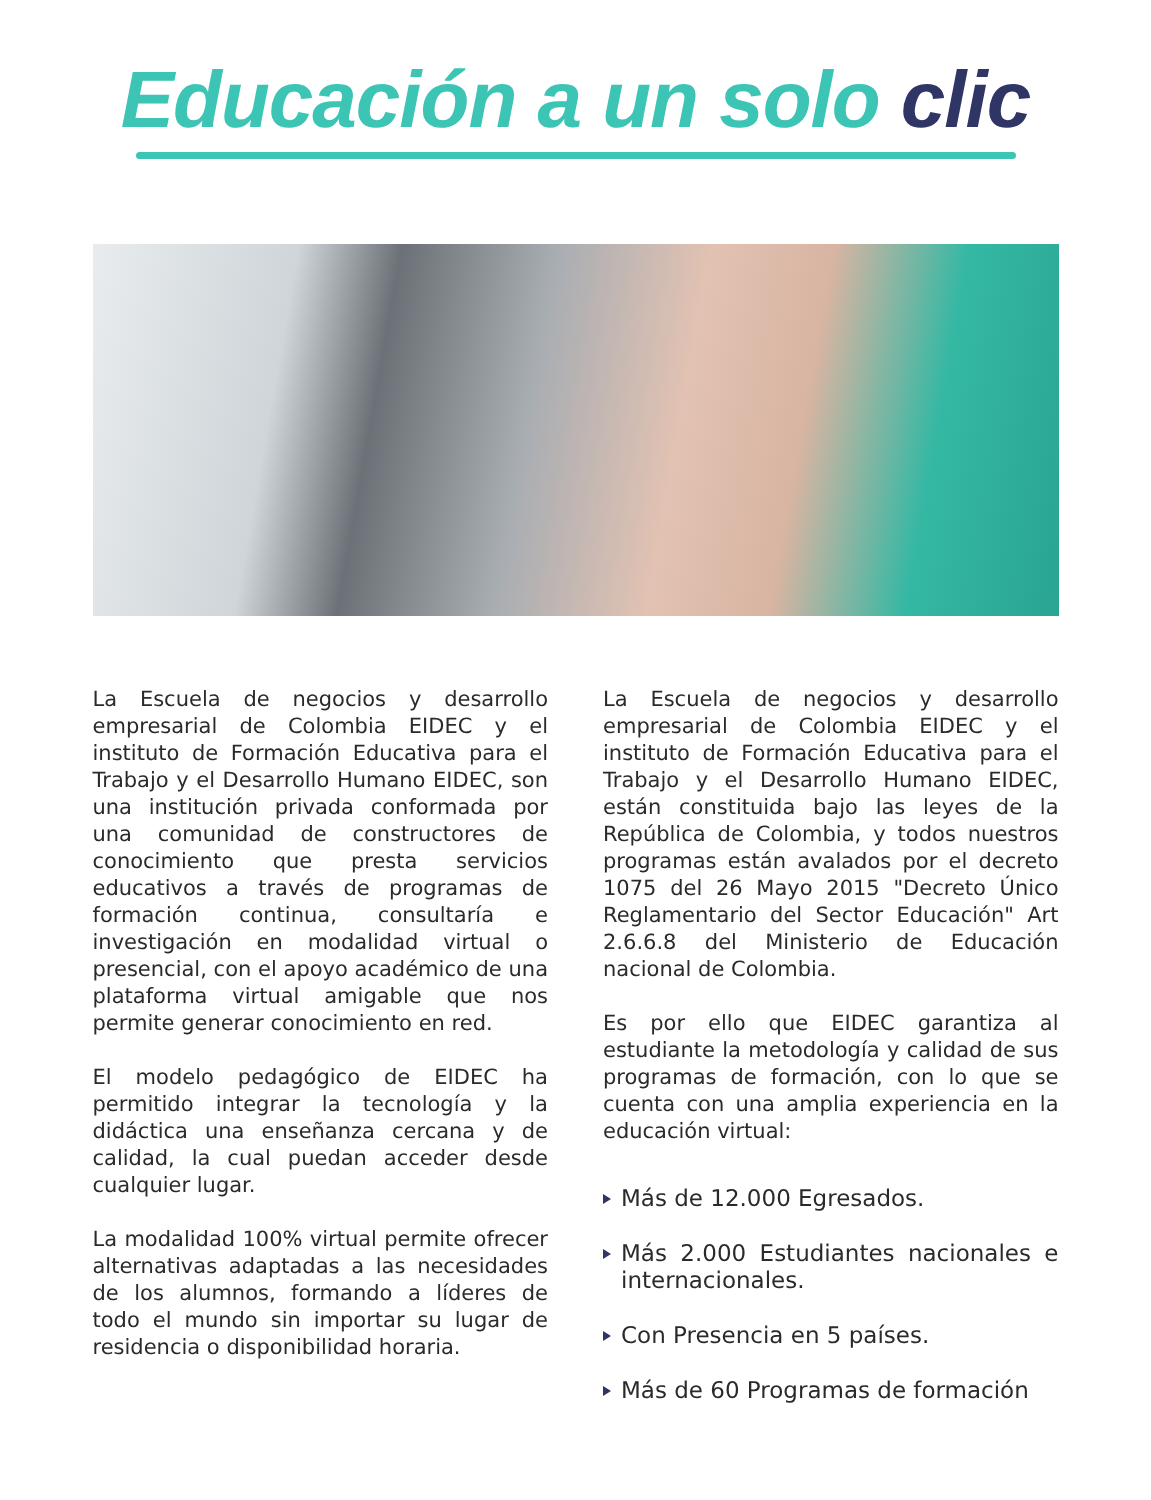Educación a un solo clic
La Escuela de negocios y desarrollo empresarial de Colombia EIDEC y el instituto de Formación Educativa para el Trabajo y el Desarrollo Humano EIDEC, son una institución privada conformada por una comunidad de constructores de conocimiento que presta servicios educativos a través de programas de formación continua, consultaría e investigación en modalidad virtual o presencial, con el apoyo académico de una plataforma virtual amigable que nos permite generar conocimiento en red.
El modelo pedagógico de EIDEC ha permitido integrar la tecnología y la didáctica una enseñanza cercana y de calidad, la cual puedan acceder desde cualquier lugar.
La modalidad 100% virtual permite ofrecer alternativas adaptadas a las necesidades de los alumnos, formando a líderes de todo el mundo sin importar su lugar de residencia o disponibilidad horaria.
La Escuela de negocios y desarrollo empresarial de Colombia EIDEC y el instituto de Formación Educativa para el Trabajo y el Desarrollo Humano EIDEC, están constituida bajo las leyes de la República de Colombia, y todos nuestros programas están avalados por el decreto 1075 del 26 Mayo 2015 "Decreto Único Reglamentario del Sector Educación" Art 2.6.6.8 del Ministerio de Educación nacional de Colombia.
Es por ello que EIDEC garantiza al estudiante la metodología y calidad de sus programas de formación, con lo que se cuenta con una amplia experiencia en la educación virtual:
Más de 12.000 Egresados.
Más 2.000 Estudiantes nacionales e internacionales.
Con Presencia en 5 países.
Más de 60 Programas de formación